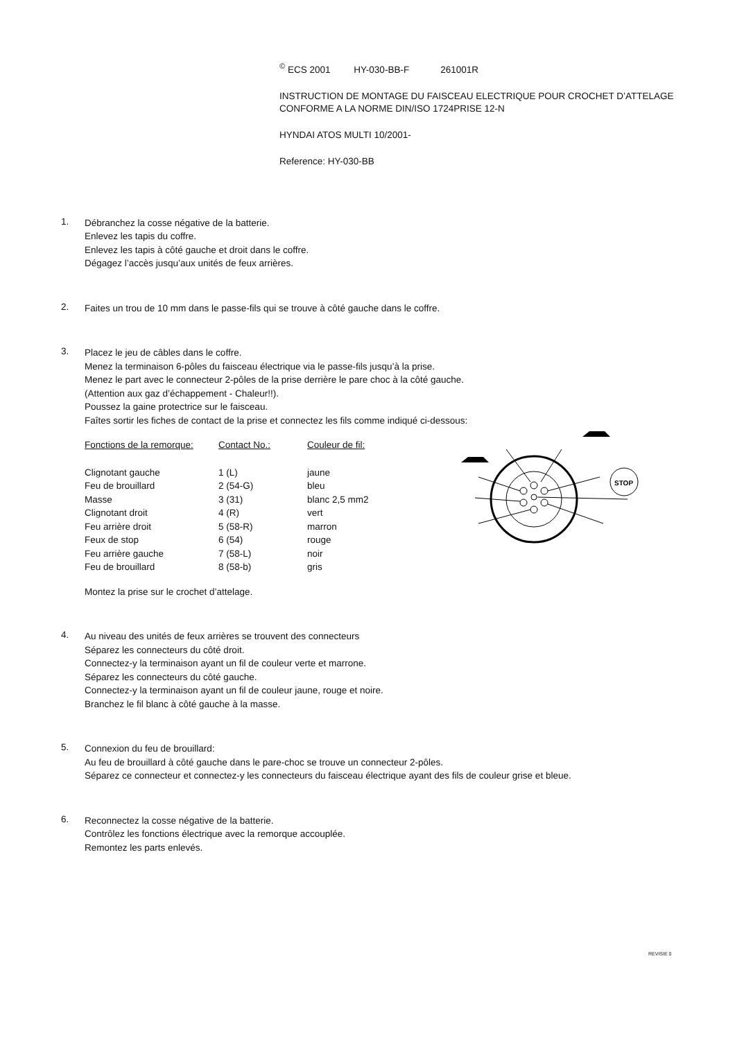<sup>©</sup> ECS 2001 HY-030-BB-F 261001R
INSTRUCTION DE MONTAGE DU FAISCEAU ELECTRIQUE POUR CROCHET D’ATTELAGE
CONFORME A LA NORME DIN/ISO 1724PRISE 12-N
HYNDAI ATOS MULTI 10/2001-
Reference: HY-030-BB
1.
Débranchez la cosse négative de la batterie.
Enlevez les tapis du coffre.
Enlevez les tapis à côté gauche et droit dans le coffre.
Dégagez l’accès jusqu’aux unités de feux arrières.
2.
Faites un trou de 10 mm dans le passe-fils qui se trouve à côté gauche dans le coffre.
3.
Placez le jeu de câbles dans le coffre.
Menez la terminaison 6-pôles du faisceau électrique via le passe-fils jusqu’à la prise.
Menez le part avec le connecteur 2-pôles de la prise derrière le pare choc à la côté gauche.
(Attention aux gaz d’échappement - Chaleur!!).
Poussez la gaine protectrice sur le faisceau.
Faîtes sortir les fiches de contact de la prise et connectez les fils comme indiqué ci-dessous:
| Fonctions de la remorque: | Contact No.: | Couleur de fil: |
| --- | --- | --- |
| Clignotant gauche | 1 (L) | jaune |
| Feu de brouillard | 2 (54-G) | bleu |
| Masse | 3 (31) | blanc 2,5 mm2 |
| Clignotant droit | 4 (R) | vert |
| Feu arrière droit | 5 (58-R) | marron |
| Feux de stop | 6 (54) | rouge |
| Feu arrière gauche | 7 (58-L) | noir |
| Feu de brouillard | 8 (58-b) | gris |
Montez la prise sur le crochet d’attelage.
4.
Au niveau des unités de feux arrières se trouvent des connecteurs
Séparez les connecteurs du côté droit.
Connectez-y la terminaison ayant un fil de couleur verte et marrone.
Séparez les connecteurs du côté gauche.
Connectez-y la terminaison ayant un fil de couleur jaune, rouge et noire.
Branchez le fil blanc à côté gauche à la masse.
5.
Connexion du feu de brouillard:
Au feu de brouillard à côté gauche dans le pare-choc se trouve un connecteur 2-pôles.
Séparez ce connecteur et connectez-y les connecteurs du faisceau électrique ayant des fils de couleur grise et bleue.
6.
Reconnectez la cosse négative de la batterie.
Contrôlez les fonctions électrique avec la remorque accouplée.
Remontez les parts enlevés.
STOP
REVISIE 0